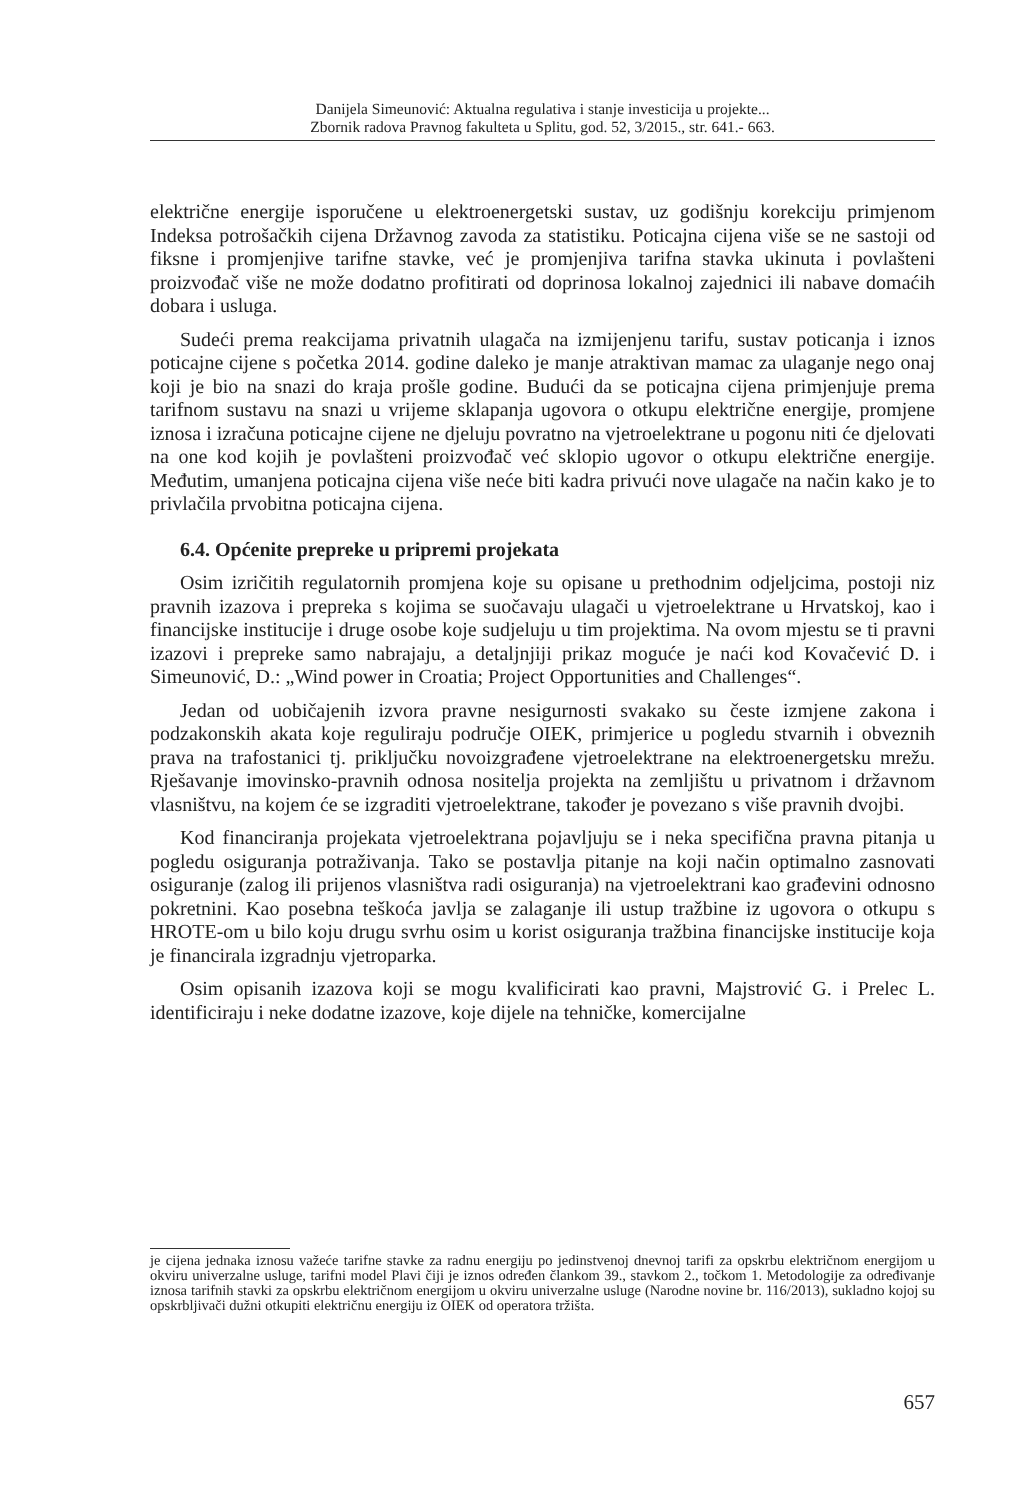Danijela Simeunović: Aktualna regulativa i stanje investicija u projekte...
Zbornik radova Pravnog fakulteta u Splitu, god. 52, 3/2015., str. 641.- 663.
električne energije isporučene u elektroenergetski sustav, uz godišnju korekciju primjenom Indeksa potrošačkih cijena Državnog zavoda za statistiku. Poticajna cijena više se ne sastoji od fiksne i promjenjive tarifne stavke, već je promjenjiva tarifna stavka ukinuta i povlašteni proizvođač više ne može dodatno profitirati od doprinosa lokalnoj zajednici ili nabave domaćih dobara i usluga.
Sudeći prema reakcijama privatnih ulagača na izmijenjenu tarifu, sustav poticanja i iznos poticajne cijene s početka 2014. godine daleko je manje atraktivan mamac za ulaganje nego onaj koji je bio na snazi do kraja prošle godine. Budući da se poticajna cijena primjenjuje prema tarifnom sustavu na snazi u vrijeme sklapanja ugovora o otkupu električne energije, promjene iznosa i izračuna poticajne cijene ne djeluju povratno na vjetroelektrane u pogonu niti će djelovati na one kod kojih je povlašteni proizvođač već sklopio ugovor o otkupu električne energije. Međutim, umanjena poticajna cijena više neće biti kadra privući nove ulagače na način kako je to privlačila prvobitna poticajna cijena.
6.4. Općenite prepreke u pripremi projekata
Osim izričitih regulatornih promjena koje su opisane u prethodnim odjeljcima, postoji niz pravnih izazova i prepreka s kojima se suočavaju ulagači u vjetroelektrane u Hrvatskoj, kao i financijske institucije i druge osobe koje sudjeluju u tim projektima. Na ovom mjestu se ti pravni izazovi i prepreke samo nabrajaju, a detaljnjiji prikaz moguće je naći kod Kovačević D. i Simeunović, D.: „Wind power in Croatia; Project Opportunities and Challenges“.
Jedan od uobičajenih izvora pravne nesigurnosti svakako su česte izmjene zakona i podzakonskih akata koje reguliraju područje OIEK, primjerice u pogledu stvarnih i obveznih prava na trafostanici tj. priključku novoizgrađene vjetroelektrane na elektroenergetsku mrežu. Rješavanje imovinsko-pravnih odnosa nositelja projekta na zemljištu u privatnom i državnom vlasništvu, na kojem će se izgraditi vjetroelektrane, također je povezano s više pravnih dvojbi.
Kod financiranja projekata vjetroelektrana pojavljuju se i neka specifična pravna pitanja u pogledu osiguranja potraživanja. Tako se postavlja pitanje na koji način optimalno zasnovati osiguranje (zalog ili prijenos vlasništva radi osiguranja) na vjetroelektrani kao građevini odnosno pokretnini. Kao posebna teškoća javlja se zalaganje ili ustup tražbine iz ugovora o otkupu s HROTE-om u bilo koju drugu svrhu osim u korist osiguranja tražbina financijske institucije koja je financirala izgradnju vjetroparka.
Osim opisanih izazova koji se mogu kvalificirati kao pravni, Majstrović G. i Prelec L. identificiraju i neke dodatne izazove, koje dijele na tehničke, komercijalne
je cijena jednaka iznosu važeće tarifne stavke za radnu energiju po jedinstvenoj dnevnoj tarifi za opskrbu električnom energijom u okviru univerzalne usluge, tarifni model Plavi čiji je iznos određen člankom 39., stavkom 2., točkom 1. Metodologije za određivanje iznosa tarifnih stavki za opskrbu električnom energijom u okviru univerzalne usluge (Narodne novine br. 116/2013), sukladno kojoj su opskrbljivači dužni otkupiti električnu energiju iz OIEK od operatora tržišta.
657